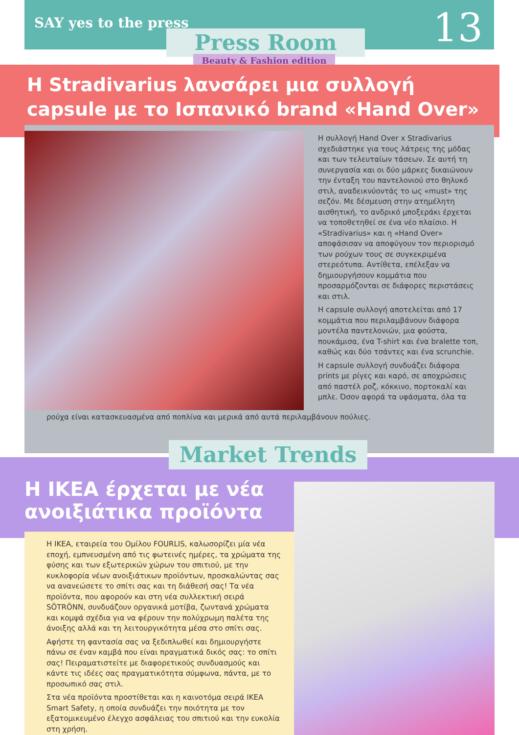SAY yes to the press 13
Press Room
Beauty & Fashion edition
Η Stradivarius λανσάρει μια συλλογή capsule με το Ισπανικό brand «Hand Over»
Η συλλογή Hand Over x Stradivarius σχεδιάστηκε για τους λάτρεις της μόδας και των τελευταίων τάσεων. Σε αυτή τη συνεργασία και οι δύο μάρκες δικαιώνουν την ένταξη του παντελονιού στο θηλυκό στιλ, αναδεικνύοντάς το ως «must» της σεζόν. Με δέσμευση στην ατημέλητη αισθητική, το ανδρικό μποξεράκι έρχεται να τοποθετηθεί σε ένα νέο πλαίσιο. Η «Stradivarius» και η «Hand Over» αποφάσισαν να αποφύγουν τον περιορισμό των ρούχων τους σε συγκεκριμένα στερεότυπα. Αντίθετα, επέλεξαν να δημιουργήσουν κομμάτια που προσαρμόζονται σε διάφορες περιστάσεις και στιλ.
Η capsule συλλογή αποτελείται από 17 κομμάτια που περιλαμβάνουν διάφορα μοντέλα παντελονιών, μια φούστα, πουκάμισα, ένα T-shirt και ένα bralette τοπ, καθώς και δύο τσάντες και ένα scrunchie.
Η capsule συλλογή συνδυάζει διάφορα prints με ρίγες και καρό, σε αποχρώσεις από παστέλ ροζ, κόκκινο, πορτοκαλί και μπλε. Όσον αφορά τα υφάσματα, όλα τα
ρούχα είναι κατασκευασμένα από ποπλίνα και μερικά από αυτά περιλαμβάνουν πούλιες.
Market Trends
Η ΙΚΕΑ έρχεται με νέα
ανοιξιάτικα προϊόντα
Η ΙΚΕΑ, εταιρεία του Ομίλου FOURLIS, καλωσορίζει μία νέα εποχή, εμπνευσμένη από τις φωτεινές ημέρες, τα χρώματα της φύσης και των εξωτερικών χώρων του σπιτιού, με την κυκλοφορία νέων ανοιξιάτικων προϊόντων, προσκαλώντας σας να ανανεώσετε το σπίτι σας και τη διάθεσή σας! Τα νέα προϊόντα, που αφορούν και στη νέα συλλεκτική σειρά SÖTRÖNN, συνδυάζουν οργανικά μοτίβα, ζωντανά χρώματα και κομψά σχέδια για να φέρουν την πολύχρωμη παλέτα της άνοιξης αλλά και τη λειτουργικότητα μέσα στο σπίτι σας.
Αφήστε τη φαντασία σας να ξεδιπλωθεί και δημιουργήστε πάνω σε έναν καμβά που είναι πραγματικά δικός σας: το σπίτι σας! Πειραματιστείτε με διαφορετικούς συνδυασμούς και κάντε τις ιδέες σας πραγματικότητα σύμφωνα, πάντα, με το προσωπικό σας στιλ.
Στα νέα προϊόντα προστίθεται και η καινοτόμα σειρά IKEA Smart Safety, η οποία συνδυάζει την ποιότητα με τον εξατομικευμένο έλεγχο ασφάλειας του σπιτιού και την ευκολία στη χρήση.